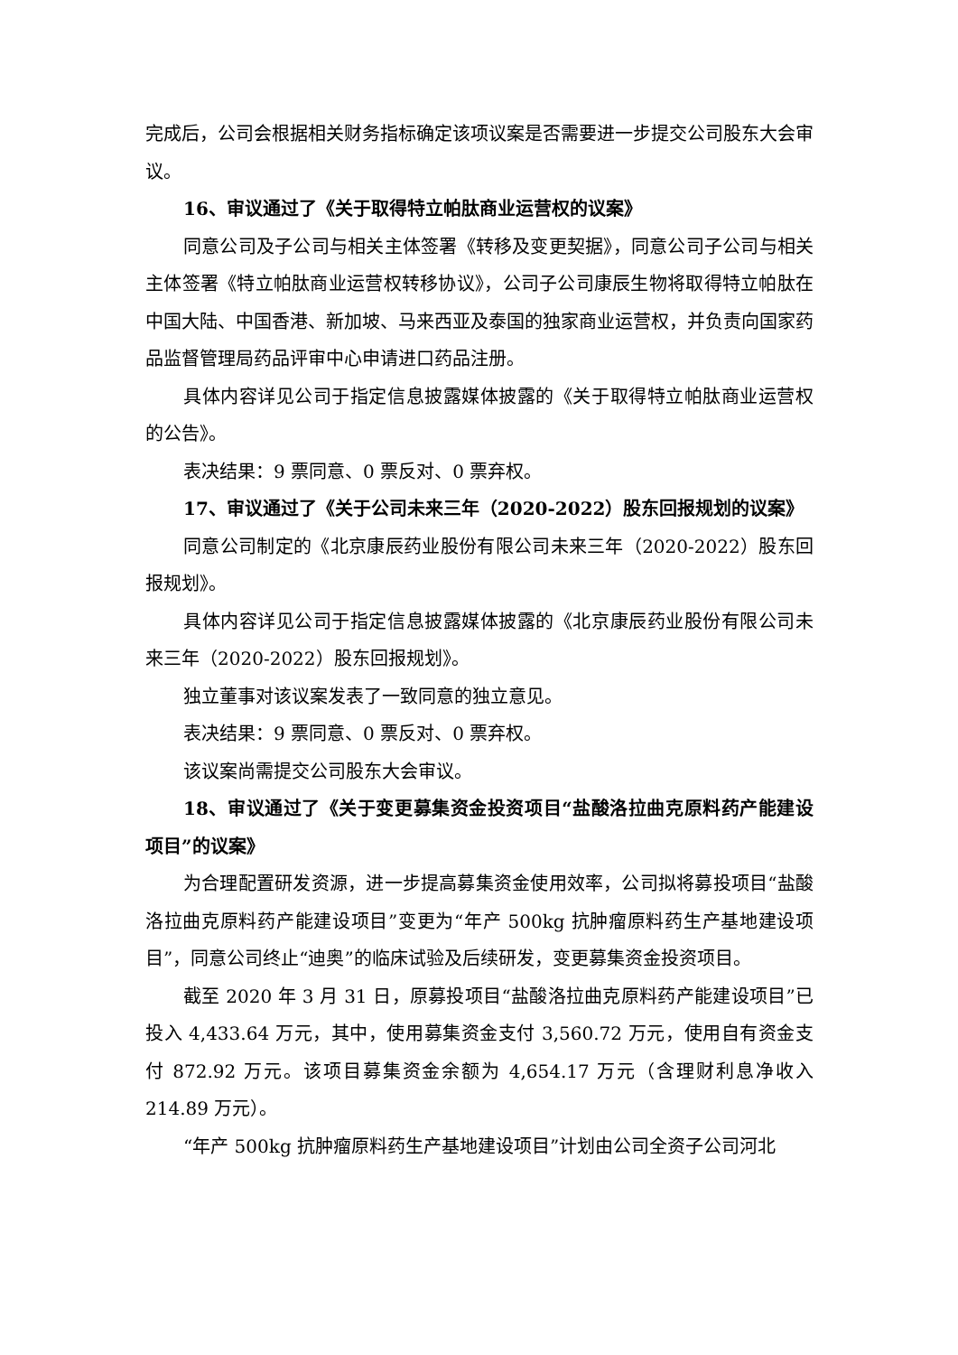完成后，公司会根据相关财务指标确定该项议案是否需要进一步提交公司股东大会审议。
16、审议通过了《关于取得特立帕肽商业运营权的议案》
同意公司及子公司与相关主体签署《转移及变更契据》，同意公司子公司与相关主体签署《特立帕肽商业运营权转移协议》，公司子公司康辰生物将取得特立帕肽在中国大陆、中国香港、新加坡、马来西亚及泰国的独家商业运营权，并负责向国家药品监督管理局药品评审中心申请进口药品注册。
具体内容详见公司于指定信息披露媒体披露的《关于取得特立帕肽商业运营权的公告》。
表决结果：9 票同意、0 票反对、0 票弃权。
17、审议通过了《关于公司未来三年（2020-2022）股东回报规划的议案》
同意公司制定的《北京康辰药业股份有限公司未来三年（2020-2022）股东回报规划》。
具体内容详见公司于指定信息披露媒体披露的《北京康辰药业股份有限公司未来三年（2020-2022）股东回报规划》。
独立董事对该议案发表了一致同意的独立意见。
表决结果：9 票同意、0 票反对、0 票弃权。
该议案尚需提交公司股东大会审议。
18、审议通过了《关于变更募集资金投资项目“盐酸洛拉曲克原料药产能建设项目”的议案》
为合理配置研发资源，进一步提高募集资金使用效率，公司拟将募投项目“盐酸洛拉曲克原料药产能建设项目”变更为“年产 500kg 抗肿瘤原料药生产基地建设项目”，同意公司终止“迪奥”的临床试验及后续研发，变更募集资金投资项目。
截至 2020 年 3 月 31 日，原募投项目“盐酸洛拉曲克原料药产能建设项目”已投入 4,433.64 万元，其中，使用募集资金支付 3,560.72 万元，使用自有资金支付 872.92 万元。该项目募集资金余额为 4,654.17 万元（含理财利息净收入 214.89 万元）。
“年产 500kg 抗肿瘤原料药生产基地建设项目”计划由公司全资子公司河北